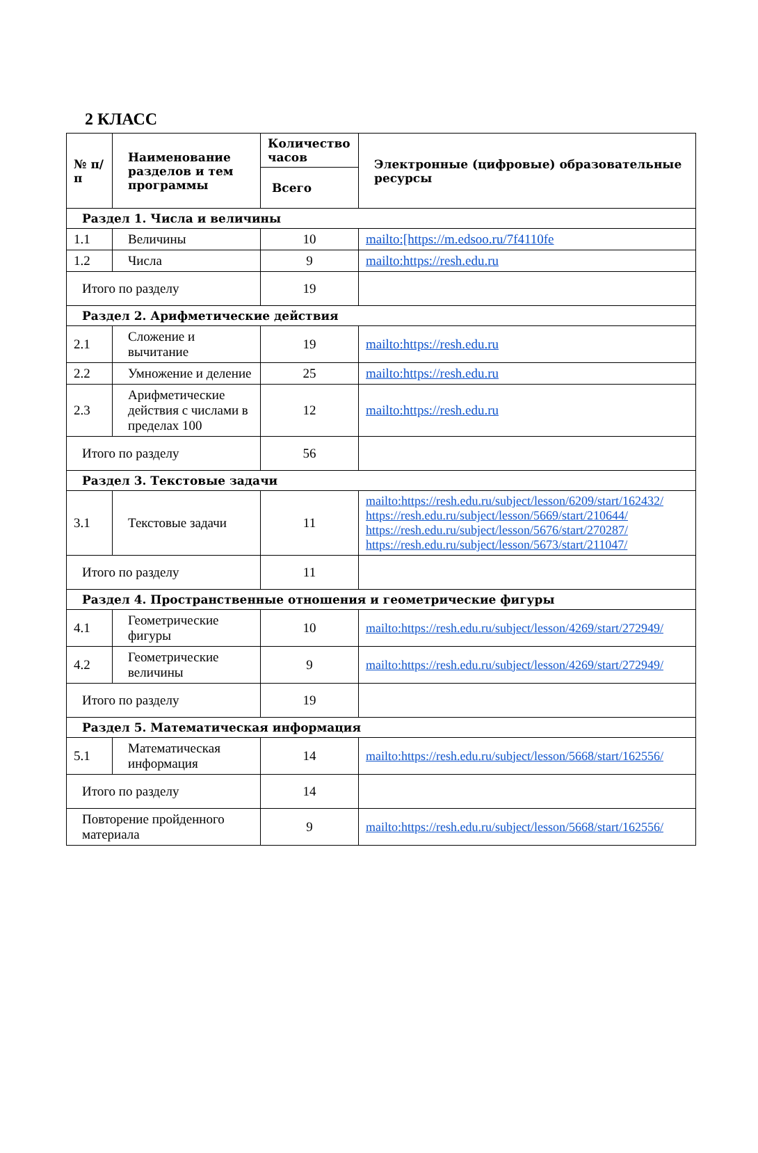2 КЛАСС
| № п/п | Наименование разделов и тем программы | Количество часов | Электронные (цифровые) образовательные ресурсы |
| --- | --- | --- | --- |
| | | Всего | |
| Раздел 1. Числа и величины | | | |
| 1.1 | Величины | 10 | mailto:[https://m.edsoo.ru/7f4110fe |
| 1.2 | Числа | 9 | mailto:https://resh.edu.ru |
| Итого по разделу | | 19 | |
| Раздел 2. Арифметические действия | | | |
| 2.1 | Сложение и вычитание | 19 | mailto:https://resh.edu.ru |
| 2.2 | Умножение и деление | 25 | mailto:https://resh.edu.ru |
| 2.3 | Арифметические действия с числами в пределах 100 | 12 | mailto:https://resh.edu.ru |
| Итого по разделу | | 56 | |
| Раздел 3. Текстовые задачи | | | |
| 3.1 | Текстовые задачи | 11 | mailto:https://resh.edu.ru/subject/lesson/6209/start/162432/ https://resh.edu.ru/subject/lesson/5669/start/210644/ https://resh.edu.ru/subject/lesson/5676/start/270287/ https://resh.edu.ru/subject/lesson/5673/start/211047/ |
| Итого по разделу | | 11 | |
| Раздел 4. Пространственные отношения и геометрические фигуры | | | |
| 4.1 | Геометрические фигуры | 10 | mailto:https://resh.edu.ru/subject/lesson/4269/start/272949/ |
| 4.2 | Геометрические величины | 9 | mailto:https://resh.edu.ru/subject/lesson/4269/start/272949/ |
| Итого по разделу | | 19 | |
| Раздел 5. Математическая информация | | | |
| 5.1 | Математическая информация | 14 | mailto:https://resh.edu.ru/subject/lesson/5668/start/162556/ |
| Итого по разделу | | 14 | |
| Повторение пройденного материала | | 9 | mailto:https://resh.edu.ru/subject/lesson/5668/start/162556/ |